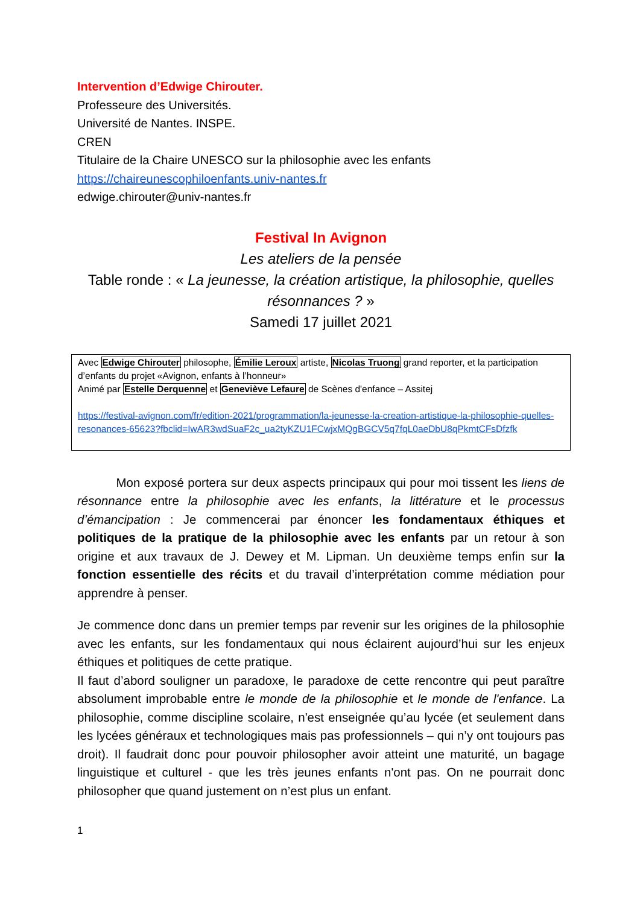Intervention d’Edwige Chirouter.
Professeure des Universités.
Université de Nantes. INSPE.
CREN
Titulaire de la Chaire UNESCO sur la philosophie avec les enfants
https://chaireunescophiloenfants.univ-nantes.fr
edwige.chirouter@univ-nantes.fr
Festival In Avignon
Les ateliers de la pensée
Table ronde : « La jeunesse, la création artistique, la philosophie, quelles résonnances ? »
Samedi 17 juillet 2021
Avec Edwige Chirouter philosophe, Émilie Leroux artiste, Nicolas Truong grand reporter, et la participation d’enfants du projet «Avignon, enfants à l’honneur»
Animé par Estelle Derquenne et Geneviève Lefaure de Scènes d'enfance – Assitej
https://festival-avignon.com/fr/edition-2021/programmation/la-jeunesse-la-creation-artistique-la-philosophie-quelles-resonances-65623?fbclid=IwAR3wdSuaF2c_ua2tyKZU1FCwjxMQgBGCV5q7fqL0aeDbU8qPkmtCFsDfzfk
Mon exposé portera sur deux aspects principaux qui pour moi tissent les liens de résonnance entre la philosophie avec les enfants, la littérature et le processus d’émancipation : Je commencerai par énoncer les fondamentaux éthiques et politiques de la pratique de la philosophie avec les enfants par un retour à son origine et aux travaux de J. Dewey et M. Lipman. Un deuxième temps enfin sur la fonction essentielle des récits et du travail d’interprétation comme médiation pour apprendre à penser.
Je commence donc dans un premier temps par revenir sur les origines de la philosophie avec les enfants, sur les fondamentaux qui nous éclairent aujourd’hui sur les enjeux éthiques et politiques de cette pratique.
Il faut d’abord souligner un paradoxe, le paradoxe de cette rencontre qui peut paraître absolument improbable entre le monde de la philosophie et le monde de l'enfance. La philosophie, comme discipline scolaire, n'est enseignée qu’au lycée (et seulement dans les lycées généraux et technologiques mais pas professionnels – qui n’y ont toujours pas droit). Il faudrait donc pour pouvoir philosopher avoir atteint une maturité, un bagage linguistique et culturel - que les très jeunes enfants n'ont pas. On ne pourrait donc philosopher que quand justement on n’est plus un enfant.
1